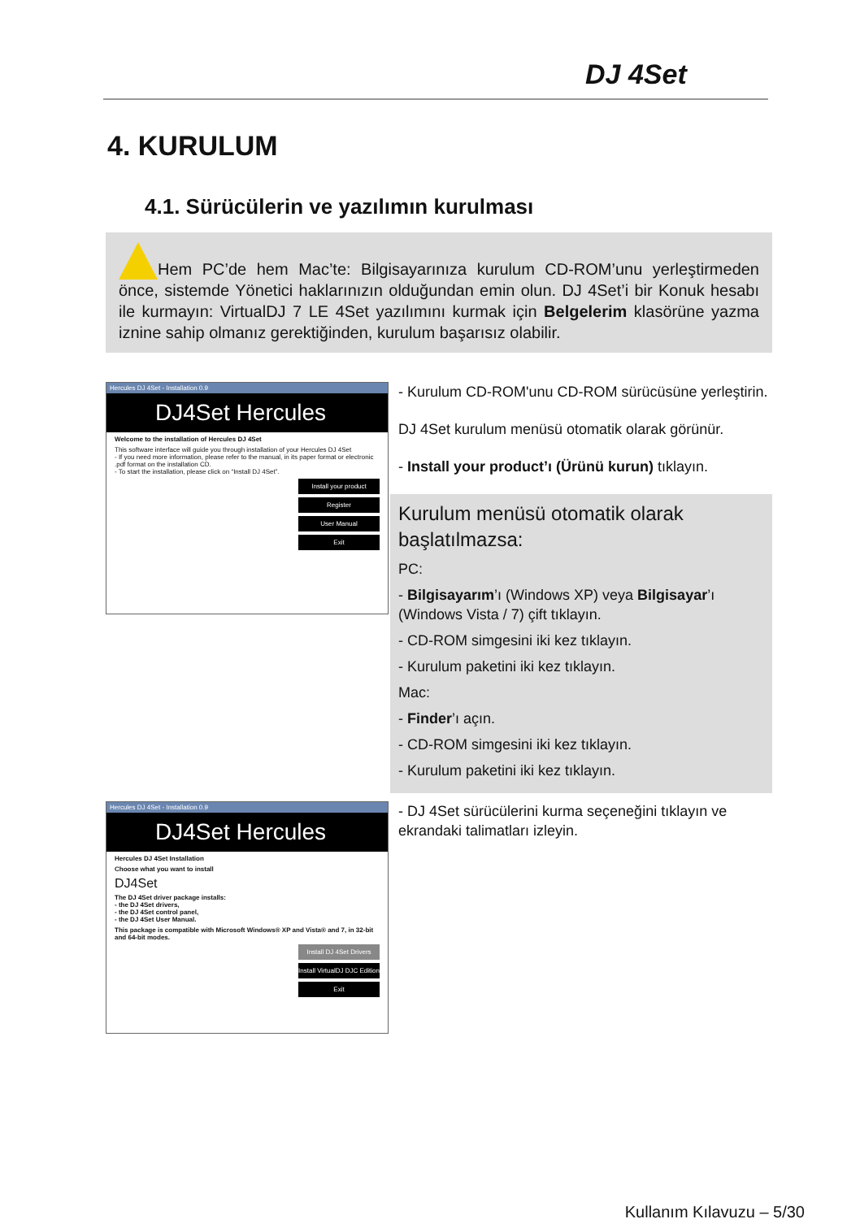DJ 4Set
4. KURULUM
4.1. Sürücülerin ve yazılımın kurulması
Hem PC’de hem Mac’te: Bilgisayarınıza kurulum CD-ROM’unu yerleştirmeden önce, sistemde Yönetici haklarınızın olduğundan emin olun. DJ 4Set’i bir Konuk hesabı ile kurmayın: VirtualDJ 7 LE 4Set yazılımını kurmak için Belgelerim klasörüne yazma iznine sahip olmanız gerektiğinden, kurulum başarısız olabilir.
Hercules DJ 4Set - Installation 0.9
DJ4Set Hercules
Welcome to the installation of Hercules DJ 4Set
This software interface will guide you through installation of your Hercules DJ 4Set
- If you need more information, please refer to the manual, in its paper format or electronic .pdf format on the installation CD.
- To start the installation, please click on “Install DJ 4Set”.
Install your product
Register
User Manual
Exit
- Kurulum CD-ROM'unu CD-ROM sürücüsüne yerleştirin.
DJ 4Set kurulum menüsü otomatik olarak görünür.
- Install your product’ı (Ürünü kurun) tıklayın.
Kurulum menüsü otomatik olarak başlatılmazsa:
PC:
- Bilgisayarım’ı (Windows XP) veya Bilgisayar’ı (Windows Vista / 7) çift tıklayın.
- CD-ROM simgesini iki kez tıklayın.
- Kurulum paketini iki kez tıklayın.
Mac:
- Finder’ı açın.
- CD-ROM simgesini iki kez tıklayın.
- Kurulum paketini iki kez tıklayın.
Hercules DJ 4Set - Installation 0.9
DJ4Set Hercules
Hercules DJ 4Set Installation
Choose what you want to install
DJ4Set
The DJ 4Set driver package installs:
- the DJ 4Set drivers,
- the DJ 4Set control panel,
- the DJ 4Set User Manual.
This package is compatible with Microsoft Windows® XP and Vista® and 7, in 32-bit and 64-bit modes.
Install DJ 4Set Drivers
Install VirtualDJ DJC Edition
Exit
- DJ 4Set sürücülerini kurma seçeneğini tıklayın ve ekrandaki talimatları izleyin.
Kullanım Kılavuzu – 5/30